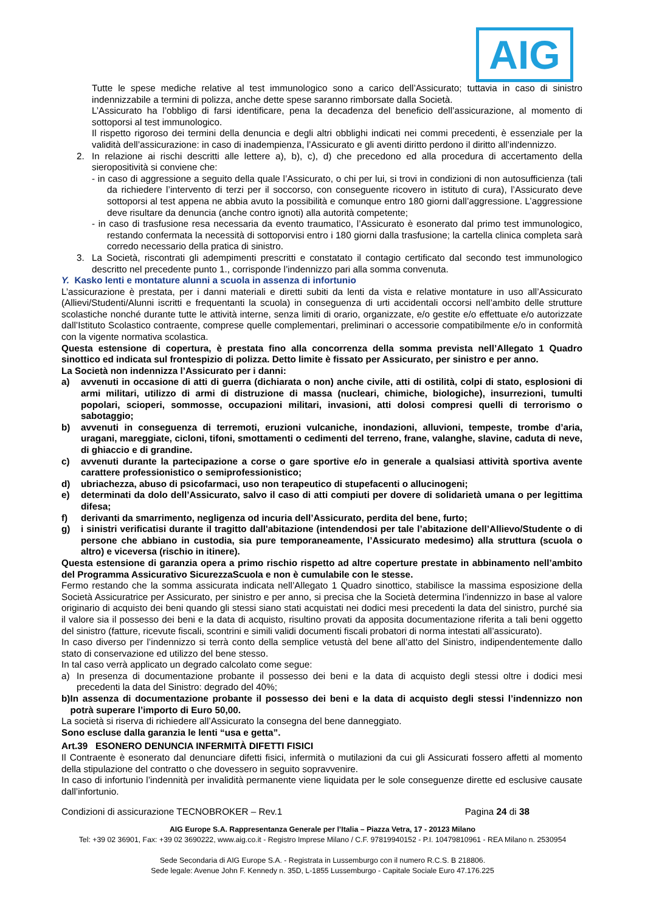AIG
Tutte le spese mediche relative al test immunologico sono a carico dell’Assicurato; tuttavia in caso di sinistro indennizzabile a termini di polizza, anche dette spese saranno rimborsate dalla Società.
L’Assicurato ha l’obbligo di farsi identificare, pena la decadenza del beneficio dell’assicurazione, al momento di sottoporsi al test immunologico.
Il rispetto rigoroso dei termini della denuncia e degli altri obblighi indicati nei commi precedenti, è essenziale per la validità dell’assicurazione: in caso di inadempienza, l’Assicurato e gli aventi diritto perdono il diritto all’indennizzo.
2. In relazione ai rischi descritti alle lettere a), b), c), d) che precedono ed alla procedura di accertamento della sieropositività si conviene che:
- in caso di aggressione a seguito della quale l’Assicurato, o chi per lui, si trovi in condizioni di non autosufficienza (tali da richiedere l’intervento di terzi per il soccorso, con conseguente ricovero in istituto di cura), l’Assicurato deve sottoporsi al test appena ne abbia avuto la possibilità e comunque entro 180 giorni dall’aggressione. L’aggressione deve risultare da denuncia (anche contro ignoti) alla autorità competente;
- in caso di trasfusione resa necessaria da evento traumatico, l’Assicurato è esonerato dal primo test immunologico, restando confermata la necessità di sottoporvisi entro i 180 giorni dalla trasfusione; la cartella clinica completa sarà corredo necessario della pratica di sinistro.
3. La Società, riscontrati gli adempimenti prescritti e constatato il contagio certificato dal secondo test immunologico descritto nel precedente punto 1., corrisponde l’indennizzo pari alla somma convenuta.
Y. Kasko lenti e montature alunni a scuola in assenza di infortunio
L’assicurazione è prestata, per i danni materiali e diretti subiti da lenti da vista e relative montature in uso all’Assicurato (Allievi/Studenti/Alunni iscritti e frequentanti la scuola) in conseguenza di urti accidentali occorsi nell’ambito delle strutture scolastiche nonché durante tutte le attività interne, senza limiti di orario, organizzate, e/o gestite e/o effettuate e/o autorizzate dall’Istituto Scolastico contraente, comprese quelle complementari, preliminari o accessorie compatibilmente e/o in conformità con la vigente normativa scolastica.
Questa estensione di copertura, è prestata fino alla concorrenza della somma prevista nell’Allegato 1 Quadro sinottico ed indicata sul frontespizio di polizza. Detto limite è fissato per Assicurato, per sinistro e per anno.
La Società non indennizza l’Assicurato per i danni:
a) avvenuti in occasione di atti di guerra (dichiarata o non) anche civile, atti di ostilità, colpi di stato, esplosioni di armi militari, utilizzo di armi di distruzione di massa (nucleari, chimiche, biologiche), insurrezioni, tumulti popolari, scioperi, sommosse, occupazioni militari, invasioni, atti dolosi compresi quelli di terrorismo o sabotaggio;
b) avvenuti in conseguenza di terremoti, eruzioni vulcaniche, inondazioni, alluvioni, tempeste, trombe d’aria, uragani, mareggiate, cicloni, tifoni, smottamenti o cedimenti del terreno, frane, valanghe, slavine, caduta di neve, di ghiaccio e di grandine.
c) avvenuti durante la partecipazione a corse o gare sportive e/o in generale a qualsiasi attività sportiva avente carattere professionistico o semiprofessionistico;
d) ubriachezza, abuso di psicofarmaci, uso non terapeutico di stupefacenti o allucinogeni;
e) determinati da dolo dell’Assicurato, salvo il caso di atti compiuti per dovere di solidarietà umana o per legittima difesa;
f) derivanti da smarrimento, negligenza od incuria dell’Assicurato, perdita del bene, furto;
g) i sinistri verificatisi durante il tragitto dall'abitazione (intendendosi per tale l’abitazione dell’Allievo/Studente o di persone che abbiano in custodia, sia pure temporaneamente, l’Assicurato medesimo) alla struttura (scuola o altro) e viceversa (rischio in itinere).
Questa estensione di garanzia opera a primo rischio rispetto ad altre coperture prestate in abbinamento nell’ambito del Programma Assicurativo SicurezzaScuola e non è cumulabile con le stesse.
Fermo restando che la somma assicurata indicata nell’Allegato 1 Quadro sinottico, stabilisce la massima esposizione della Società Assicuratrice per Assicurato, per sinistro e per anno, si precisa che la Società determina l’indennizzo in base al valore originario di acquisto dei beni quando gli stessi siano stati acquistati nei dodici mesi precedenti la data del sinistro, purché sia il valore sia il possesso dei beni e la data di acquisto, risultino provati da apposita documentazione riferita a tali beni oggetto del sinistro (fatture, ricevute fiscali, scontrini e simili validi documenti fiscali probatori di norma intestati all’assicurato).
In caso diverso per l’indennizzo si terrà conto della semplice vetustà del bene all’atto del Sinistro, indipendentemente dallo stato di conservazione ed utilizzo del bene stesso.
In tal caso verrà applicato un degrado calcolato come segue:
a) In presenza di documentazione probante il possesso dei beni e la data di acquisto degli stessi oltre i dodici mesi precedenti la data del Sinistro: degrado del 40%;
b) In assenza di documentazione probante il possesso dei beni e la data di acquisto degli stessi l’indennizzo non potrà superare l’importo di Euro 50,00.
La società si riserva di richiedere all’Assicurato la consegna del bene danneggiato.
Sono escluse dalla garanzia le lenti “usa e getta”.
Art.39 ESONERO DENUNCIA INFERMITÀ DIFETTI FISICI
Il Contraente è esonerato dal denunciare difetti fisici, infermità o mutilazioni da cui gli Assicurati fossero affetti al momento della stipulazione del contratto o che dovessero in seguito sopravvenire.
In caso di infortunio l’indennità per invalidità permanente viene liquidata per le sole conseguenze dirette ed esclusive causate dall’infortunio.
Condizioni di assicurazione TECNOBROKER – Rev.1 Pagina 24 di 38
AIG Europe S.A. Rappresentanza Generale per l’Italia – Piazza Vetra, 17 - 20123 Milano
Tel: +39 02 36901, Fax: +39 02 3690222, www.aig.co.it - Registro Imprese Milano / C.F. 97819940152 - P.I. 10479810961 - REA Milano n. 2530954
Sede Secondaria di AIG Europe S.A. - Registrata in Lussemburgo con il numero R.C.S. B 218806.
Sede legale: Avenue John F. Kennedy n. 35D, L-1855 Lussemburgo - Capitale Sociale Euro 47.176.225